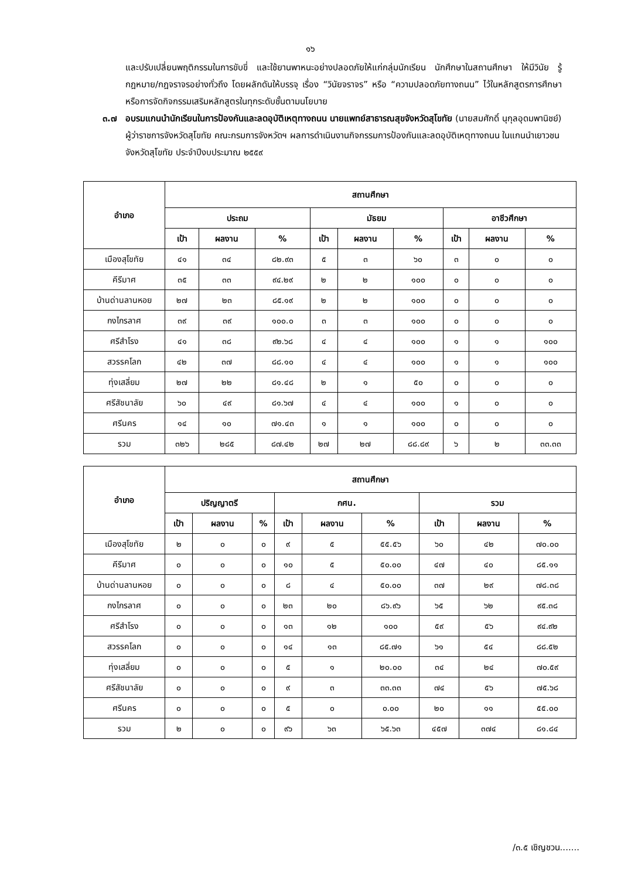๑๖
และปรับเปลี่ยนพฤติกรรมในการขับขี่ และใช้ยานพาหนะอย่างปลอดภัยให้แก่กลุ่มนักเรียน นักศึกษาในสถานศึกษา ให้มีวินัย รู้กฎหมาย/กฎจราจรอย่างทั่วถึง โดยผลักดันให้บรรจุ เรื่อง “วินัยจราจร” หรือ “ความปลอดภัยทางถนน” ไว้ในหลักสูตรการศึกษาหรือการจัดกิจกรรมเสริมหลักสูตรในทุกระดับชั้นตามนโยบาย
๓.๗ อบรมแกนนำนักเรียนในการป้องกันและลดอุบัติเหตุทางถนน นายแพทย์สาธารณสุขจังหวัดสุโขทัย (นายสมศักดิ์ นุกุลอุดมพานิชย์) ผู้ว่าราชการจังหวัดสุโขทัย คณะกรมการจังหวัดฯ ผลการดำเนินงานกิจกรรมการป้องกันและลดอุบัติเหตุทางถนน ในแกนนำเยาวชนจังหวัดสุโขทัย ประจำปีงบประมาณ ๒๕๕๙
| อำเภอ | สถานศึกษา | | | | | | | | |
| --- | --- | --- | --- | --- | --- | --- | --- | --- | --- |
| | ประถม | | | มัธยม | | | อาชีวศึกษา | | |
| | เป้า | ผลงาน | % | เป้า | ผลงาน | % | เป้า | ผลงาน | % |
| เมืองสุโขทัย | ๔๑ | ๓๔ | ๘๒.๙๓ | ๕ | ๓ | ๖๐ | ๓ | ๐ | ๐ |
| คีรีมาศ | ๓๕ | ๓๓ | ๙๔.๒๙ | ๒ | ๒ | ๑๐๐ | ๐ | ๐ | ๐ |
| บ้านด่านลานหอย | ๒๗ | ๒๓ | ๘๕.๑๙ | ๒ | ๒ | ๑๐๐ | ๐ | ๐ | ๐ |
| กงไกรลาศ | ๓๙ | ๓๙ | ๑๐๐.๐ | ๓ | ๓ | ๑๐๐ | ๐ | ๐ | ๐ |
| ศรีสำโรง | ๔๑ | ๓๘ | ๙๒.๖๘ | ๔ | ๔ | ๑๐๐ | ๑ | ๑ | ๑๐๐ |
| สวรรคโลก | ๔๒ | ๓๗ | ๘๘.๑๐ | ๔ | ๔ | ๑๐๐ | ๑ | ๑ | ๑๐๐ |
| ทุ่งเสลี่ยม | ๒๗ | ๒๒ | ๘๑.๔๘ | ๒ | ๑ | ๕๐ | ๐ | ๐ | ๐ |
| ศรีสัชนาลัย | ๖๐ | ๔๙ | ๘๑.๖๗ | ๔ | ๔ | ๑๐๐ | ๑ | ๐ | ๐ |
| ศรีนคร | ๑๔ | ๑๐ | ๗๑.๔๓ | ๑ | ๑ | ๑๐๐ | ๐ | ๐ | ๐ |
| รวม | ๓๒๖ | ๒๘๕ | ๘๗.๔๒ | ๒๗ | ๒๗ | ๘๘.๘๙ | ๖ | ๒ | ๓๓.๓๓ |
| อำเภอ | สถานศึกษา | | | | | | | | |
| --- | --- | --- | --- | --- | --- | --- | --- | --- | --- |
| | ปริญญาตรี | | | กศน. | | | รวม | | |
| | เป้า | ผลงาน | % | เป้า | ผลงาน | % | เป้า | ผลงาน | % |
| เมืองสุโขทัย | ๒ | ๐ | ๐ | ๙ | ๕ | ๕๕.๕๖ | ๖๐ | ๔๒ | ๗๐.๐๐ |
| คีรีมาศ | ๐ | ๐ | ๐ | ๑๐ | ๕ | ๕๐.๐๐ | ๔๗ | ๔๐ | ๘๕.๑๑ |
| บ้านด่านลานหอย | ๐ | ๐ | ๐ | ๘ | ๔ | ๕๐.๐๐ | ๓๗ | ๒๙ | ๗๘.๓๘ |
| กงไกรลาศ | ๐ | ๐ | ๐ | ๒๓ | ๒๐ | ๘๖.๙๖ | ๖๕ | ๖๒ | ๙๕.๓๘ |
| ศรีสำโรง | ๐ | ๐ | ๐ | ๑๓ | ๑๒ | ๑๐๐ | ๕๙ | ๕๖ | ๙๔.๙๒ |
| สวรรคโลก | ๐ | ๐ | ๐ | ๑๔ | ๑๓ | ๘๕.๗๑ | ๖๑ | ๕๔ | ๘๘.๕๒ |
| ทุ่งเสลี่ยม | ๐ | ๐ | ๐ | ๕ | ๑ | ๒๐.๐๐ | ๓๔ | ๒๔ | ๗๐.๕๙ |
| ศรีสัชนาลัย | ๐ | ๐ | ๐ | ๙ | ๓ | ๓๓.๓๓ | ๗๔ | ๕๖ | ๗๕.๖๘ |
| ศรีนคร | ๐ | ๐ | ๐ | ๕ | ๐ | ๐.๐๐ | ๒๐ | ๑๑ | ๕๕.๐๐ |
| รวม | ๒ | ๐ | ๐ | ๙๖ | ๖๓ | ๖๕.๖๓ | ๔๕๗ | ๓๗๔ | ๘๑.๘๔ |
/๓.๕ เชิญชวน.......